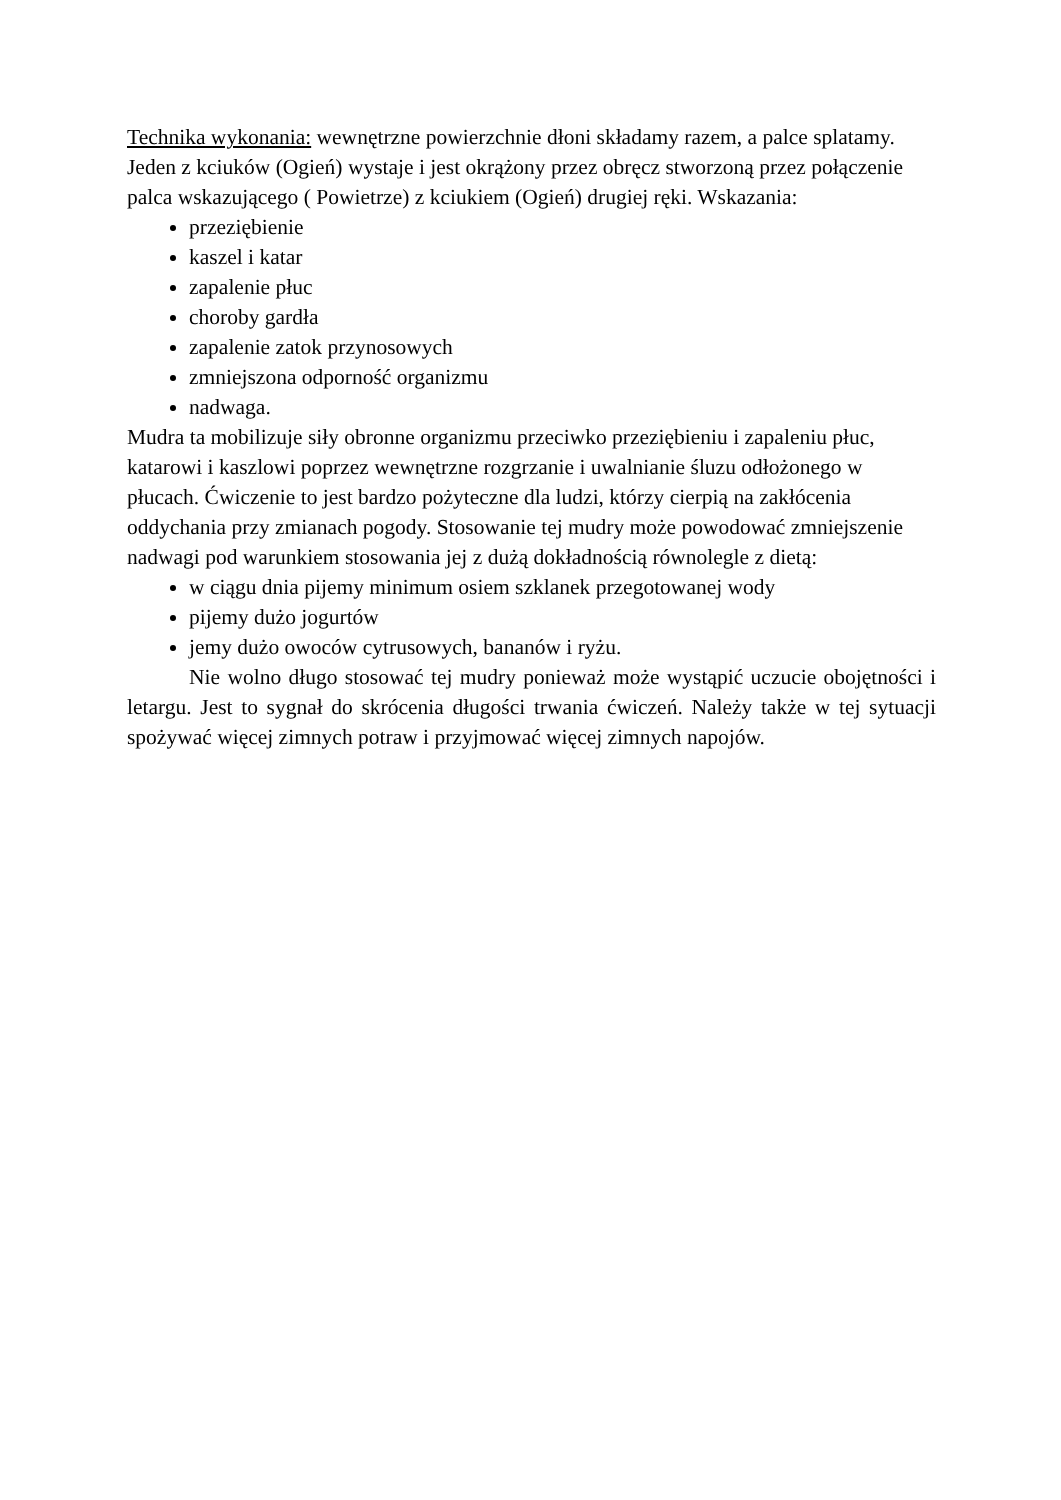Technika wykonania: wewnętrzne powierzchnie dłoni składamy razem, a palce splatamy. Jeden z kciuków (Ogień) wystaje i jest okrążony przez obręcz stworzoną przez połączenie palca wskazującego ( Powietrze) z kciukiem (Ogień) drugiej ręki. Wskazania:
przeziębienie
kaszel i katar
zapalenie płuc
choroby gardła
zapalenie zatok przynosowych
zmniejszona odporność organizmu
nadwaga.
Mudra ta mobilizuje siły obronne organizmu przeciwko przeziębieniu i zapaleniu płuc, katarowi i kaszlowi poprzez wewnętrzne rozgrzanie i uwalnianie śluzu odłożonego w płucach. Ćwiczenie to jest bardzo pożyteczne dla ludzi, którzy cierpią na zakłócenia oddychania przy zmianach pogody. Stosowanie tej mudry może powodować zmniejszenie nadwagi pod warunkiem stosowania jej z dużą dokładnością równolegle z dietą:
w ciągu dnia pijemy minimum osiem szklanek przegotowanej wody
pijemy dużo jogurtów
jemy dużo owoców cytrusowych, bananów i ryżu.
Nie wolno długo stosować tej mudry ponieważ może wystąpić uczucie obojętności i letargu. Jest to sygnał do skrócenia długości trwania ćwiczeń. Należy także w tej sytuacji spożywać więcej zimnych potraw i przyjmować więcej zimnych napojów.